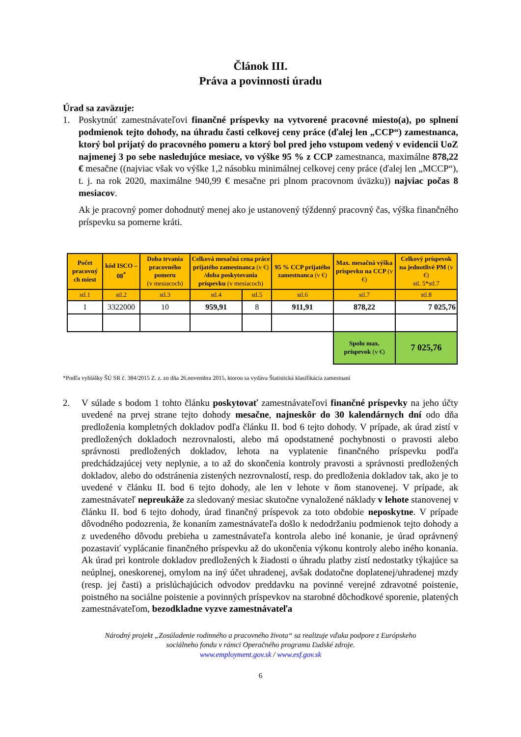Článok III.
Práva a povinnosti úradu
Úrad sa zaväzuje:
1. Poskytnúť zamestnávateľovi finančné príspevky na vytvorené pracovné miesto(a), po splnení podmienok tejto dohody, na úhradu časti celkovej ceny práce (ďalej len „CCP“) zamestnanca, ktorý bol prijatý do pracovného pomeru a ktorý bol pred jeho vstupom vedený v evidencii UoZ najmenej 3 po sebe nasledujúce mesiace, vo výške 95 % z CCP zamestnanca, maximálne 878,22 € mesačne ((najviac však vo výške 1,2 násobku minimálnej celkovej ceny práce (ďalej len „MCCP“), t. j. na rok 2020, maximálne 940,99 € mesačne pri plnom pracovnom úväzku)) najviac počas 8 mesiacov.
Ak je pracovný pomer dohodnutý menej ako je ustanovený týždenný pracovný čas, výška finančného príspevku sa pomerne kráti.
| Počet pracovný ch miest | kód ISCO – 08<sup>*</sup> | Doba trvania pracovného pomeru (v mesiacoch) | Celková mesačná cena práce prijatého zamestnanca (v €) /doba poskytovania príspevku (v mesiacoch) | | 95 % CCP prijatého zamestnanca (v €) | Max. mesačná výška príspevku na CCP (v €) | Celkový príspevok na jednotlivé PM (v €) stl. 5*stl.7 |
| --- | --- | --- | --- | --- | --- | --- | --- |
| stl.1 | stl.2 | stl.3 | stl.4 | stl.5 | stl.6 | stl.7 | stl.8 |
| 1 | 3322000 | 10 | 959,91 | 8 | 911,91 | 878,22 | 7 025,76 |
| | | | | | | Spolu max. príspevok (v €) | 7 025,76 |
*Podľa vyhlášky ŠÚ SR č. 384/2015 Z. z. zo dňa 26.novembra 2015, ktorou sa vydáva Štatistická klasifikácia zamestnaní
2. V súlade s bodom 1 tohto článku poskytovať zamestnávateľovi finančné príspevky na jeho účty uvedené na prvej strane tejto dohody mesačne, najneskôr do 30 kalendárnych dní odo dňa predloženia kompletných dokladov podľa článku II. bod 6 tejto dohody. V prípade, ak úrad zistí v predložených dokladoch nezrovnalosti, alebo má opodstatnené pochybnosti o pravosti alebo správnosti predložených dokladov, lehota na vyplatenie finančného príspevku podľa predchádzajúcej vety neplynie, a to až do skončenia kontroly pravosti a správnosti predložených dokladov, alebo do odstránenia zistených nezrovnalostí, resp. do predloženia dokladov tak, ako je to uvedené v článku II. bod 6 tejto dohody, ale len v lehote v ňom stanovenej. V prípade, ak zamestnávateľ nepreukáže za sledovaný mesiac skutočne vynaložené náklady v lehote stanovenej v článku II. bod 6 tejto dohody, úrad finančný príspevok za toto obdobie neposkytne. V prípade dôvodného podozrenia, že konaním zamestnávateľa došlo k nedodržaniu podmienok tejto dohody a z uvedeného dôvodu prebieha u zamestnávateľa kontrola alebo iné konanie, je úrad oprávnený pozastaviť vyplácanie finančného príspevku až do ukončenia výkonu kontroly alebo iného konania. Ak úrad pri kontrole dokladov predložených k žiadosti o úhradu platby zistí nedostatky týkajúce sa neúplnej, oneskorenej, omylom na iný účet uhradenej, avšak dodatočne doplatenej/uhradenej mzdy (resp. jej časti) a prislúchajúcich odvodov preddavku na povinné verejné zdravotné poistenie, poistného na sociálne poistenie a povinných príspevkov na starobné dôchodkové sporenie, platených zamestnávateľom, bezodkladne vyzve zamestnávateľa
Národný projekt „Zosúladenie rodinného a pracovného života“ sa realizuje vďaka podpore z Európskeho
sociálneho fondu v rámci Operačného programu Ľudské zdroje.
www.employment.gov.sk / www.esf.gov.sk
6